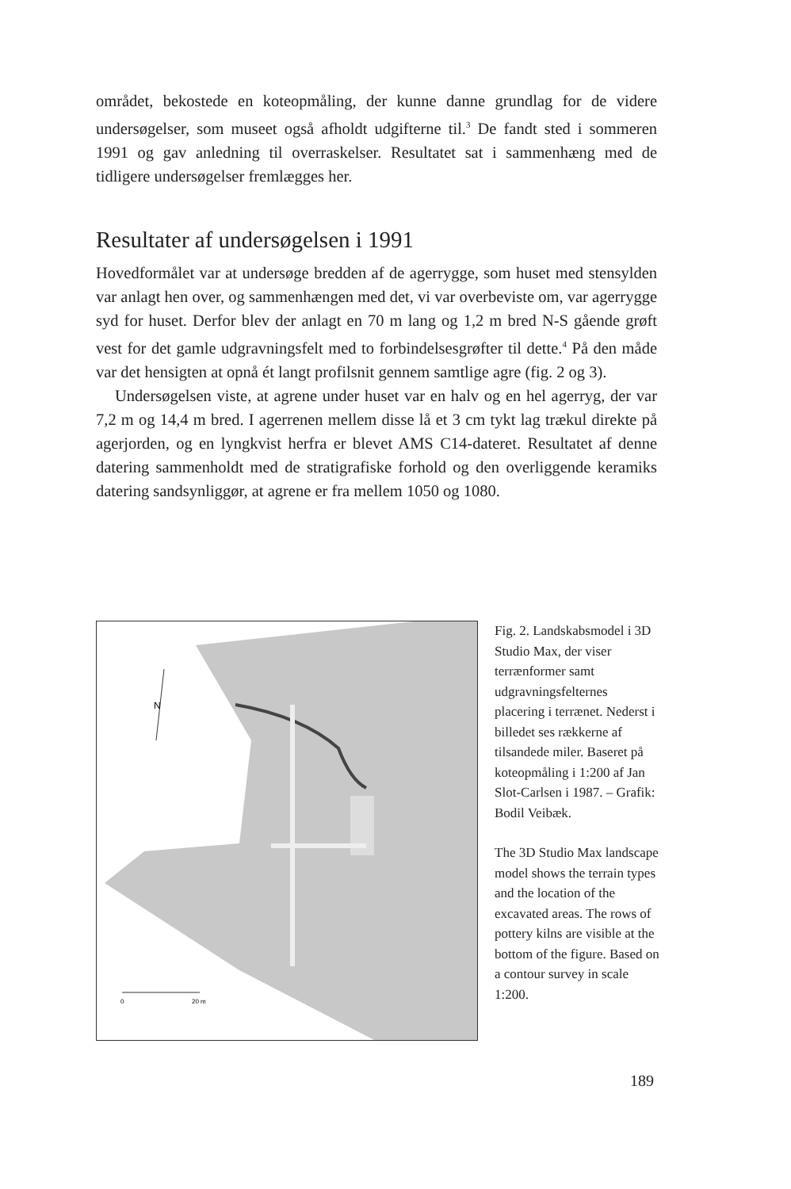området, bekostede en koteopmåling, der kunne danne grundlag for de videre undersøgelser, som museet også afholdt udgifterne til.<sup>3</sup> De fandt sted i sommeren 1991 og gav anledning til overraskelser. Resultatet sat i sammenhæng med de tidligere undersøgelser fremlægges her.
Resultater af undersøgelsen i 1991
Hovedformålet var at undersøge bredden af de agerrygge, som huset med stensylden var anlagt hen over, og sammenhængen med det, vi var overbeviste om, var agerrygge syd for huset. Derfor blev der anlagt en 70 m lang og 1,2 m bred N-S gående grøft vest for det gamle udgravningsfelt med to forbindelsesgrøfter til dette.<sup>4</sup> På den måde var det hensigten at opnå ét langt profilsnit gennem samtlige agre (fig. 2 og 3).
Undersøgelsen viste, at agrene under huset var en halv og en hel agerryg, der var 7,2 m og 14,4 m bred. I agerrenen mellem disse lå et 3 cm tykt lag trækul direkte på agerjorden, og en lyngkvist herfra er blevet AMS C14-dateret. Resultatet af denne datering sammenholdt med de stratigrafiske forhold og den overliggende keramiks datering sandsynliggør, at agrene er fra mellem 1050 og 1080.
N
0
20 m
Fig. 2. Landskabsmodel i 3D Studio Max, der viser terrænformer samt udgravningsfelternes placering i terrænet. Nederst i billedet ses rækkerne af tilsandede miler. Baseret på koteopmåling i 1:200 af Jan Slot-Carlsen i 1987. – Grafik: Bodil Veibæk.
The 3D Studio Max landscape model shows the terrain types and the location of the excavated areas. The rows of pottery kilns are visible at the bottom of the figure. Based on a contour survey in scale 1:200.
189